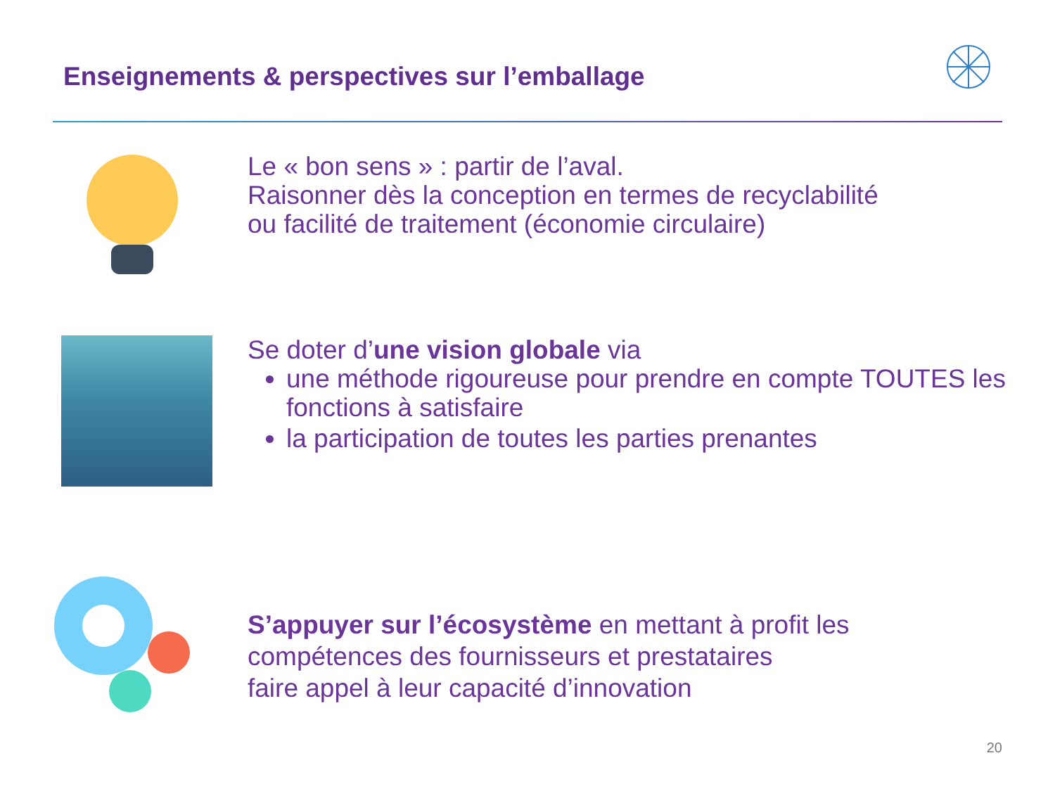Enseignements & perspectives sur l’emballage
Le « bon sens » : partir de l’aval.
Raisonner dès la conception en termes de recyclabilité
ou facilité de traitement (économie circulaire)
Se doter d’une vision globale via
une méthode rigoureuse pour prendre en compte TOUTES les fonctions à satisfaire
la participation de toutes les parties prenantes
S’appuyer sur l’écosystème en mettant à profit les
compétences des fournisseurs et prestataires
faire appel à leur capacité d’innovation
20